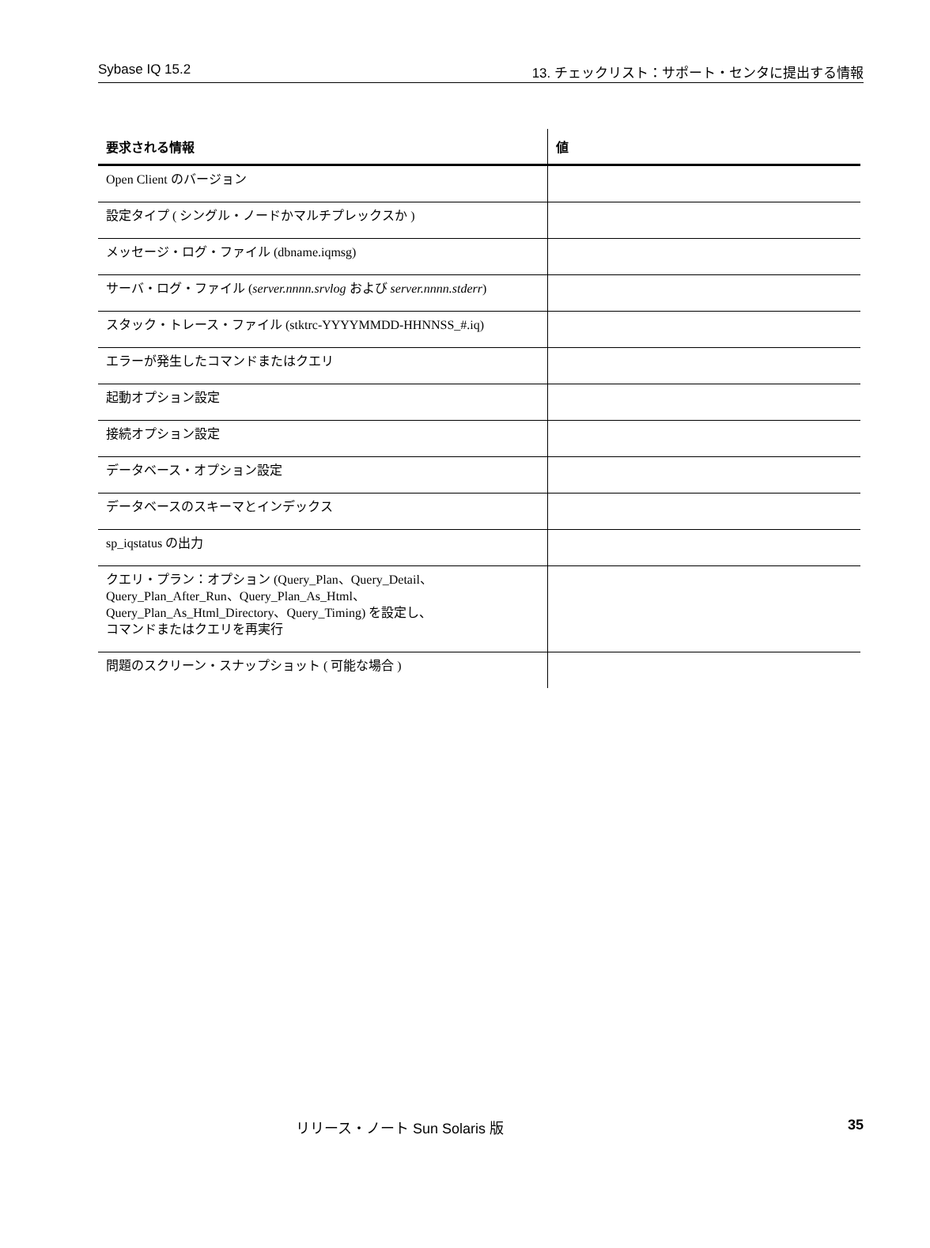Sybase IQ 15.2 13. チェックリスト：サポート・センタに提出する情報
| 要求される情報 | 値 |
| --- | --- |
| Open Client のバージョン | |
| 設定タイプ ( シングル・ノードかマルチプレックスか ) | |
| メッセージ・ログ・ファイル (dbname.iqmsg) | |
| サーバ・ログ・ファイル ( server.nnnn.srvlog および server.nnnn.stderr ) | |
| スタック・トレース・ファイル (stktrc-YYYYMMDD-HHNNSS_#.iq) | |
| エラーが発生したコマンドまたはクエリ | |
| 起動オプション設定 | |
| 接続オプション設定 | |
| データベース・オプション設定 | |
| データベースのスキーマとインデックス | |
| sp_iqstatus の出力 | |
| クエリ・プラン：オプション (Query_Plan、Query_Detail、 Query_Plan_After_Run、Query_Plan_As_Html、 Query_Plan_As_Html_Directory、Query_Timing) を設定し、 コマンドまたはクエリを再実行 | |
| 問題のスクリーン・スナップショット ( 可能な場合 ) | |
リリース・ノート Sun Solaris 版 35